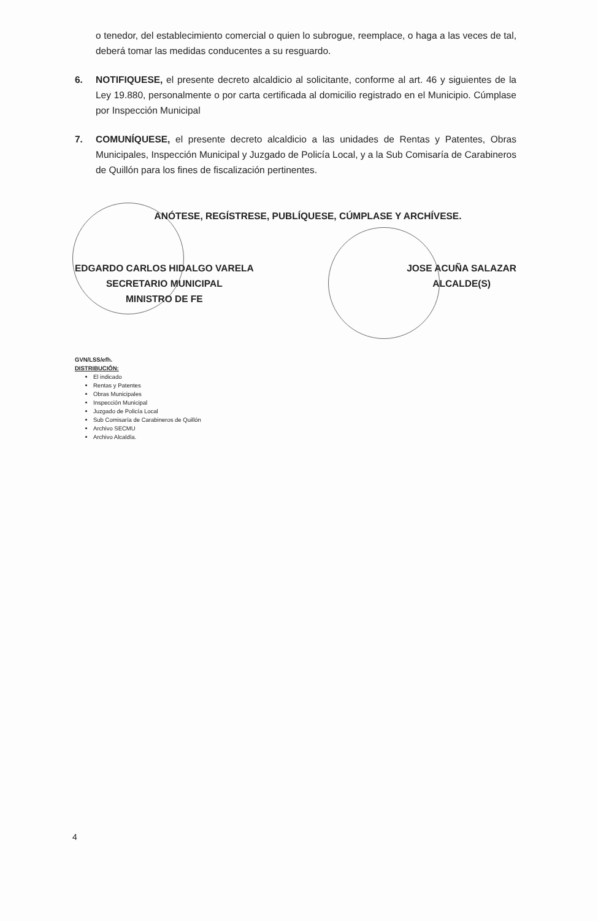o tenedor, del establecimiento comercial o quien lo subrogue, reemplace, o haga a las veces de tal, deberá tomar las medidas conducentes a su resguardo.
6. NOTIFIQUESE, el presente decreto alcaldicio al solicitante, conforme al art. 46 y siguientes de la Ley 19.880, personalmente o por carta certificada al domicilio registrado en el Municipio. Cúmplase por Inspección Municipal
7. COMUNÍQUESE, el presente decreto alcaldicio a las unidades de Rentas y Patentes, Obras Municipales, Inspección Municipal y Juzgado de Policía Local, y a la Sub Comisaría de Carabineros de Quillón para los fines de fiscalización pertinentes.
ANÓTESE, REGÍSTRESE, PUBLÍQUESE, CÚMPLASE Y ARCHÍVESE.
EDGARDO CARLOS HIDALGO VARELA
SECRETARIO MUNICIPAL
MINISTRO DE FE
JOSE ACUÑA SALAZAR
ALCALDE(S)
GVN/LSS/efh.
DISTRIBUCIÓN:
El indicado
Rentas y Patentes
Obras Municipales
Inspección Municipal
Juzgado de Policía Local
Sub Comisaría de Carabineros de Quillón
Archivo SECMU
Archivo Alcaldía.
4